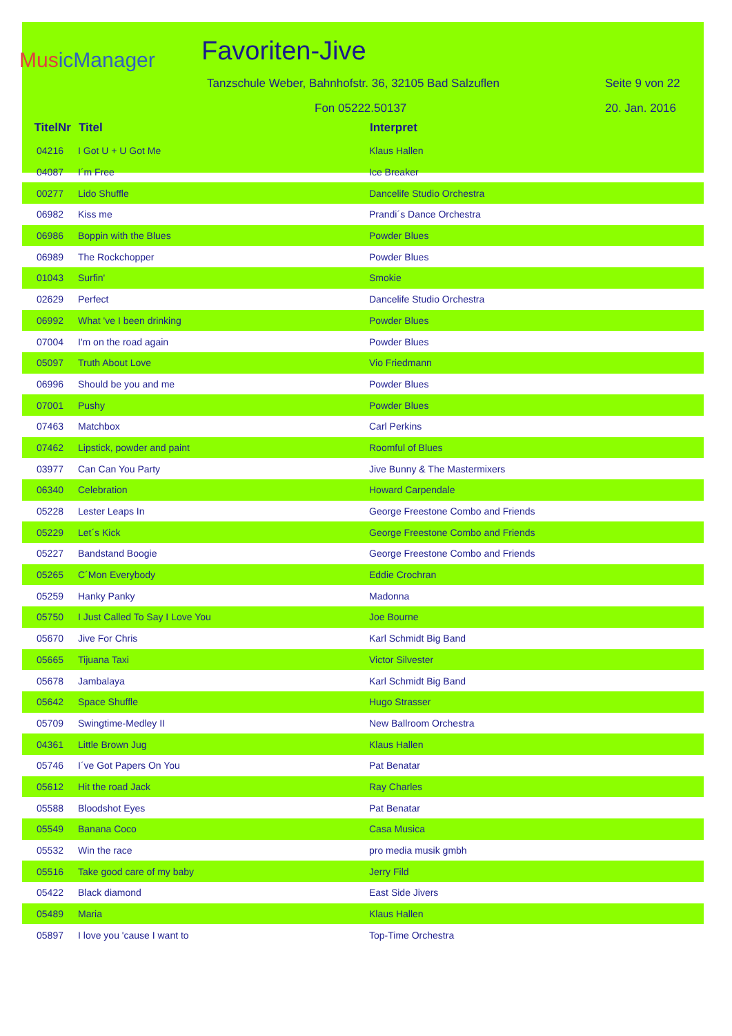MusicManager
Favoriten-Jive
Tanzschule Weber, Bahnhofstr. 36, 32105 Bad Salzuflen Seite 9 von 22
Fon 05222.50137 20. Jan. 2016
| TitelNr | Titel | Interpret |
| --- | --- | --- |
| 04216 | I Got U + U Got Me | Klaus Hallen |
| 04087 | I´m Free | Ice Breaker |
| 00277 | Lido Shuffle | Dancelife Studio Orchestra |
| 06982 | Kiss me | Prandi´s Dance Orchestra |
| 06986 | Boppin with the Blues | Powder Blues |
| 06989 | The Rockchopper | Powder Blues |
| 01043 | Surfin' | Smokie |
| 02629 | Perfect | Dancelife Studio Orchestra |
| 06992 | What 've I been drinking | Powder Blues |
| 07004 | I'm on the road again | Powder Blues |
| 05097 | Truth About Love | Vio Friedmann |
| 06996 | Should be you and me | Powder Blues |
| 07001 | Pushy | Powder Blues |
| 07463 | Matchbox | Carl Perkins |
| 07462 | Lipstick, powder and paint | Roomful of Blues |
| 03977 | Can Can You Party | Jive Bunny & The Mastermixers |
| 06340 | Celebration | Howard Carpendale |
| 05228 | Lester Leaps In | George Freestone Combo and Friends |
| 05229 | Let´s Kick | George Freestone Combo and Friends |
| 05227 | Bandstand Boogie | George Freestone Combo and Friends |
| 05265 | C´Mon Everybody | Eddie Crochran |
| 05259 | Hanky Panky | Madonna |
| 05750 | I Just Called To Say I Love You | Joe Bourne |
| 05670 | Jive For Chris | Karl Schmidt Big Band |
| 05665 | Tijuana Taxi | Victor Silvester |
| 05678 | Jambalaya | Karl Schmidt Big Band |
| 05642 | Space Shuffle | Hugo Strasser |
| 05709 | Swingtime-Medley II | New Ballroom Orchestra |
| 04361 | Little Brown Jug | Klaus Hallen |
| 05746 | I´ve Got Papers On You | Pat Benatar |
| 05612 | Hit the road Jack | Ray Charles |
| 05588 | Bloodshot Eyes | Pat Benatar |
| 05549 | Banana Coco | Casa Musica |
| 05532 | Win the race | pro media musik gmbh |
| 05516 | Take good care of my baby | Jerry Fild |
| 05422 | Black diamond | East Side Jivers |
| 05489 | Maria | Klaus Hallen |
| 05897 | I love you 'cause I want to | Top-Time Orchestra |